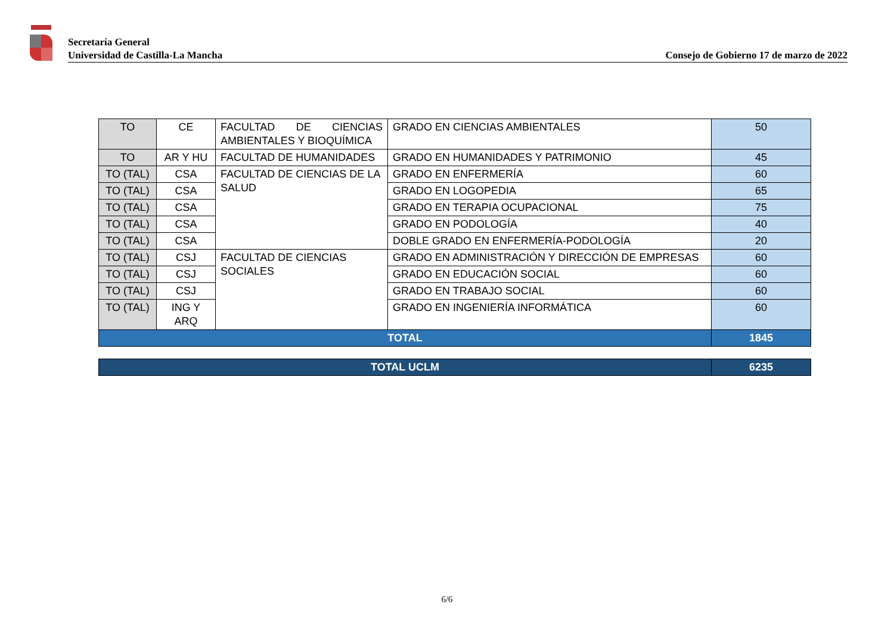Secretaría General
Universidad de Castilla-La Mancha Consejo de Gobierno 17 de marzo de 2022
| TO | CE | FACULTAD DE CIENCIAS AMBIENTALES Y BIOQUÍMICA | GRADO EN CIENCIAS AMBIENTALES | 50 |
| TO | AR Y HU | FACULTAD DE HUMANIDADES | GRADO EN HUMANIDADES Y PATRIMONIO | 45 |
| TO (TAL) | CSA | FACULTAD DE CIENCIAS DE LA SALUD | GRADO EN ENFERMERÍA | 60 |
| TO (TAL) | CSA | | GRADO EN LOGOPEDIA | 65 |
| TO (TAL) | CSA | | GRADO EN TERAPIA OCUPACIONAL | 75 |
| TO (TAL) | CSA | | GRADO EN PODOLOGÍA | 40 |
| TO (TAL) | CSA | | DOBLE GRADO EN ENFERMERÍA-PODOLOGÍA | 20 |
| TO (TAL) | CSJ | FACULTAD DE CIENCIAS SOCIALES | GRADO EN ADMINISTRACIÓN Y DIRECCIÓN DE EMPRESAS | 60 |
| TO (TAL) | CSJ | | GRADO EN EDUCACIÓN SOCIAL | 60 |
| TO (TAL) | CSJ | | GRADO EN TRABAJO SOCIAL | 60 |
| TO (TAL) | ING Y ARQ | | GRADO EN INGENIERÍA INFORMÁTICA | 60 |
| TOTAL | | | | 1845 |
| TOTAL UCLM | 6235 |
6/6